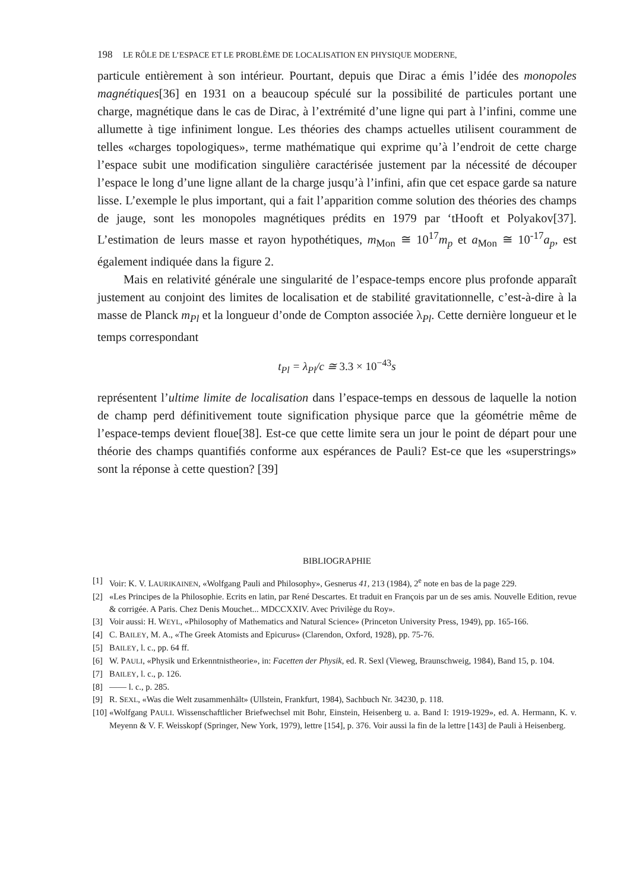198 LE RÔLE DE L’ESPACE ET LE PROBLÈME DE LOCALISATION EN PHYSIQUE MODERNE,
particule entièrement à son intérieur. Pourtant, depuis que Dirac a émis l’idée des monopoles magnétiques[36] en 1931 on a beaucoup spéculé sur la possibilité de particules portant une charge, magnétique dans le cas de Dirac, à l’extrémité d’une ligne qui part à l’infini, comme une allumette à tige infiniment longue. Les théories des champs actuelles utilisent couramment de telles «charges topologiques», terme mathématique qui exprime qu’à l’endroit de cette charge l’espace subit une modification singulière caractérisée justement par la nécessité de découper l’espace le long d’une ligne allant de la charge jusqu’à l’infini, afin que cet espace garde sa nature lisse. L’exemple le plus important, qui a fait l’apparition comme solution des théories des champs de jauge, sont les monopoles magnétiques prédits en 1979 par ‘tHooft et Polyakov[37]. L’estimation de leurs masse et rayon hypothétiques, m<sub>Mon</sub> ≅ 10<sup>17</sup>m<sub>p</sub> et a<sub>Mon</sub> ≅ 10<sup>-17</sup>a<sub>p</sub>, est également indiquée dans la figure 2.
Mais en relativité générale une singularité de l’espace-temps encore plus profonde apparaît justement au conjoint des limites de localisation et de stabilité gravitationnelle, c’est-à-dire à la masse de Planck m<sub>Pl</sub> et la longueur d’onde de Compton associée λ<sub>Pl</sub>. Cette dernière longueur et le temps correspondant
t<sub>Pl</sub> = λ<sub>Pl</sub>/c ≅ 3.3 × 10<sup>−43</sup>s
représentent l’ultime limite de localisation dans l’espace-temps en dessous de laquelle la notion de champ perd définitivement toute signification physique parce que la géométrie même de l’espace-temps devient floue[38]. Est-ce que cette limite sera un jour le point de départ pour une théorie des champs quantifiés conforme aux espérances de Pauli? Est-ce que les «superstrings» sont la réponse à cette question? [39]
BIBLIOGRAPHIE
[1] Voir: K. V. LAURIKAINEN, «Wolfgang Pauli and Philosophy», Gesnerus 41, 213 (1984), 2<sup>e</sup> note en bas de la page 229.
[2] «Les Principes de la Philosophie. Ecrits en latin, par René Descartes. Et traduit en François par un de ses amis. Nouvelle Edition, revue & corrigée. A Paris. Chez Denis Mouchet... MDCCXXIV. Avec Privilège du Roy».
[3] Voir aussi: H. WEYL, «Philosophy of Mathematics and Natural Science» (Princeton University Press, 1949), pp. 165-166.
[4] C. BAILEY, M. A., «The Greek Atomists and Epicurus» (Clarendon, Oxford, 1928), pp. 75-76.
[5] BAILEY, l. c., pp. 64 ff.
[6] W. PAULI, «Physik und Erkenntnistheorie», in: Facetten der Physik, ed. R. Sexl (Vieweg, Braunschweig, 1984), Band 15, p. 104.
[7] BAILEY, l. c., p. 126.
[8] —— l. c., p. 285.
[9] R. SEXL, «Was die Welt zusammenhält» (Ullstein, Frankfurt, 1984), Sachbuch Nr. 34230, p. 118.
[10] «Wolfgang PAULI. Wissenschaftlicher Briefwechsel mit Bohr, Einstein, Heisenberg u. a. Band I: 1919-1929», ed. A. Hermann, K. v. Meyenn & V. F. Weisskopf (Springer, New York, 1979), lettre [154], p. 376. Voir aussi la fin de la lettre [143] de Pauli à Heisenberg.